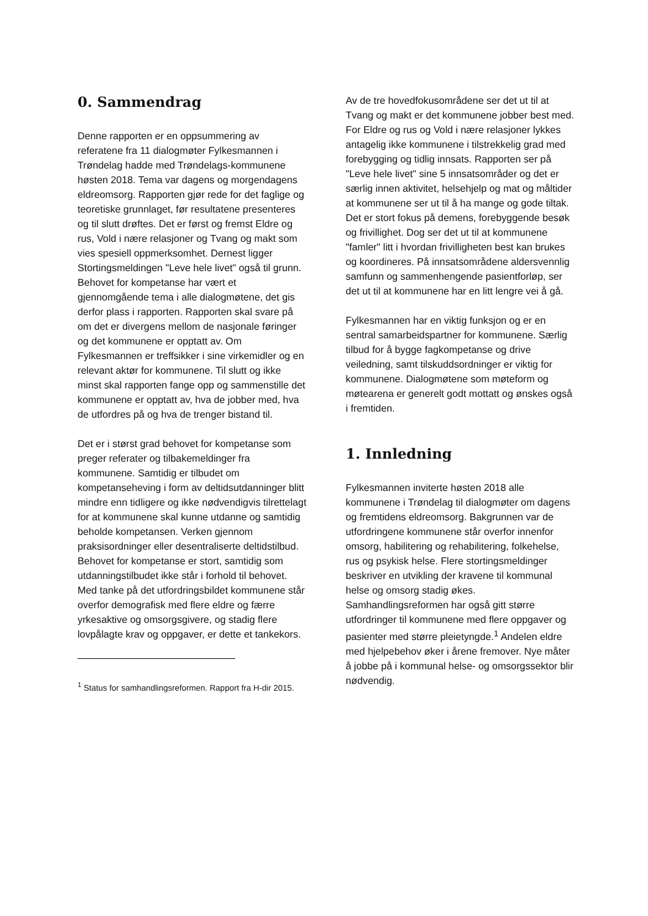0. Sammendrag
Denne rapporten er en oppsummering av referatene fra 11 dialogmøter Fylkesmannen i Trøndelag hadde med Trøndelags-kommunene høsten 2018. Tema var dagens og morgendagens eldreomsorg. Rapporten gjør rede for det faglige og teoretiske grunnlaget, før resultatene presenteres og til slutt drøftes. Det er først og fremst Eldre og rus, Vold i nære relasjoner og Tvang og makt som vies spesiell oppmerksomhet. Dernest ligger Stortingsmeldingen "Leve hele livet" også til grunn. Behovet for kompetanse har vært et gjennomgående tema i alle dialogmøtene, det gis derfor plass i rapporten. Rapporten skal svare på om det er divergens mellom de nasjonale føringer og det kommunene er opptatt av. Om Fylkesmannen er treffsikker i sine virkemidler og en relevant aktør for kommunene. Til slutt og ikke minst skal rapporten fange opp og sammenstille det kommunene er opptatt av, hva de jobber med, hva de utfordres på og hva de trenger bistand til.
Det er i størst grad behovet for kompetanse som preger referater og tilbakemeldinger fra kommunene. Samtidig er tilbudet om kompetanseheving i form av deltidsutdanninger blitt mindre enn tidligere og ikke nødvendigvis tilrettelagt for at kommunene skal kunne utdanne og samtidig beholde kompetansen. Verken gjennom praksisordninger eller desentraliserte deltidstilbud. Behovet for kompetanse er stort, samtidig som utdanningstilbudet ikke står i forhold til behovet. Med tanke på det utfordringsbildet kommunene står overfor demografisk med flere eldre og færre yrkesaktive og omsorgsgivere, og stadig flere lovpålagte krav og oppgaver, er dette et tankekors.
<sup>1</sup> Status for samhandlingsreformen. Rapport fra H-dir 2015.
Av de tre hovedfokusområdene ser det ut til at Tvang og makt er det kommunene jobber best med. For Eldre og rus og Vold i nære relasjoner lykkes antagelig ikke kommunene i tilstrekkelig grad med forebygging og tidlig innsats. Rapporten ser på "Leve hele livet" sine 5 innsatsområder og det er særlig innen aktivitet, helsehjelp og mat og måltider at kommunene ser ut til å ha mange og gode tiltak. Det er stort fokus på demens, forebyggende besøk og frivillighet. Dog ser det ut til at kommunene "famler" litt i hvordan frivilligheten best kan brukes og koordineres. På innsatsområdene aldersvennlig samfunn og sammenhengende pasientforløp, ser det ut til at kommunene har en litt lengre vei å gå.
Fylkesmannen har en viktig funksjon og er en sentral samarbeidspartner for kommunene. Særlig tilbud for å bygge fagkompetanse og drive veiledning, samt tilskuddsordninger er viktig for kommunene. Dialogmøtene som møteform og møtearena er generelt godt mottatt og ønskes også i fremtiden.
1. Innledning
Fylkesmannen inviterte høsten 2018 alle kommunene i Trøndelag til dialogmøter om dagens og fremtidens eldreomsorg. Bakgrunnen var de utfordringene kommunene står overfor innenfor omsorg, habilitering og rehabilitering, folkehelse, rus og psykisk helse. Flere stortingsmeldinger beskriver en utvikling der kravene til kommunal helse og omsorg stadig økes. Samhandlingsreformen har også gitt større utfordringer til kommunene med flere oppgaver og pasienter med større pleietyngde.<sup>1</sup> Andelen eldre med hjelpebehov øker i årene fremover. Nye måter å jobbe på i kommunal helse- og omsorgssektor blir nødvendig.